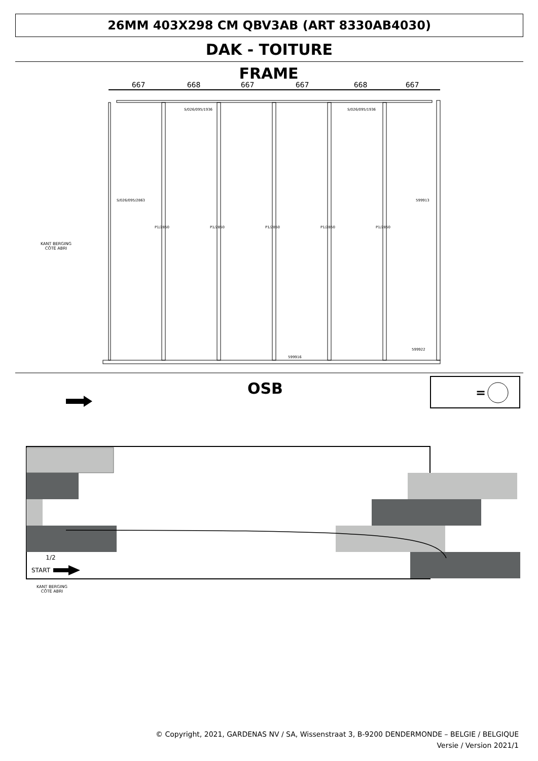26MM 403X298 CM QBV3AB (ART 8330AB4030)
DAK - TOITURE
FRAME
667
668
667
667
668
667
S/026/095/1936
S/026/095/1936
S/026/095/2863
599913
599916
599922
P1/2850
P1/2850
P1/2850
P1/2850
P1/2850
OSB
=
1/2
START
KANT BERGING
CÔTÉ ABRI
KANT BERGING
CÔTÉ ABRI
© Copyright, 2021, GARDENAS NV / SA, Wissenstraat 3, B-9200 DENDERMONDE – BELGIE / BELGIQUE
Versie / Version 2021/1